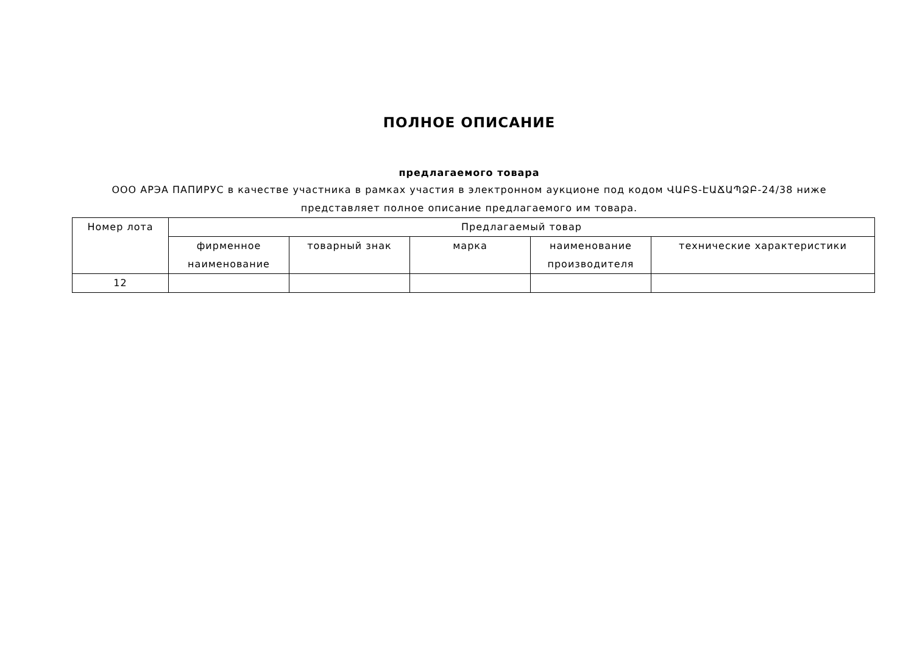ПОЛНОЕ ОПИСАНИЕ
предлагаемого товара
ООО АРЭА ПАПИРУС в качестве участника в рамках участия в электронном аукционе под кодом ՎԱԲՏ-ԷԱՃԱՊՁԲ-24/38 ниже представляет полное описание предлагаемого им товара.
| Номер лота | Предлагаемый товар | | | | |
| --- | --- | --- | --- | --- | --- |
| | фирменное наименование | товарный знак | марка | наименование производителя | технические характеристики |
| 12 | | | | | |